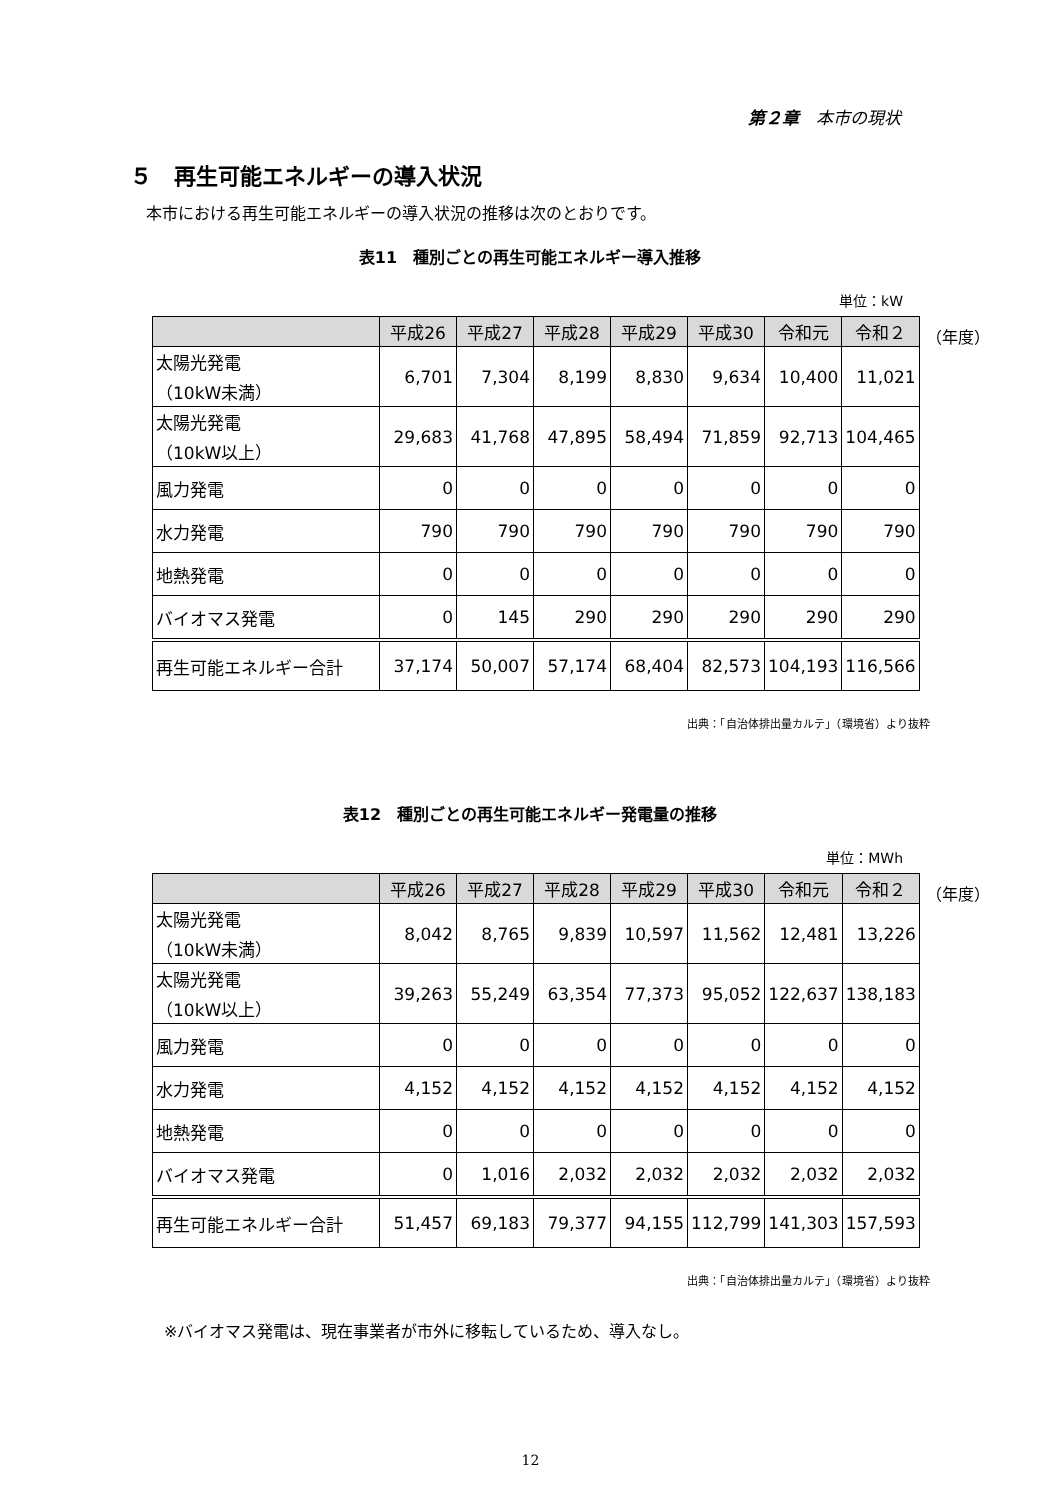第２章　本市の現状
５　再生可能エネルギーの導入状況
本市における再生可能エネルギーの導入状況の推移は次のとおりです。
表11　種別ごとの再生可能エネルギー導入推移
単位：kW
| | 平成26 | 平成27 | 平成28 | 平成29 | 平成30 | 令和元 | 令和２ |
| --- | --- | --- | --- | --- | --- | --- | --- |
| 太陽光発電 （10kW未満） | 6,701 | 7,304 | 8,199 | 8,830 | 9,634 | 10,400 | 11,021 |
| 太陽光発電 （10kW以上） | 29,683 | 41,768 | 47,895 | 58,494 | 71,859 | 92,713 | 104,465 |
| 風力発電 | 0 | 0 | 0 | 0 | 0 | 0 | 0 |
| 水力発電 | 790 | 790 | 790 | 790 | 790 | 790 | 790 |
| 地熱発電 | 0 | 0 | 0 | 0 | 0 | 0 | 0 |
| バイオマス発電 | 0 | 145 | 290 | 290 | 290 | 290 | 290 |
| 再生可能エネルギー合計 | 37,174 | 50,007 | 57,174 | 68,404 | 82,573 | 104,193 | 116,566 |
（年度）
出典：「自治体排出量カルテ」（環境省）より抜粋
表12　種別ごとの再生可能エネルギー発電量の推移
単位：MWh
| | 平成26 | 平成27 | 平成28 | 平成29 | 平成30 | 令和元 | 令和２ |
| --- | --- | --- | --- | --- | --- | --- | --- |
| 太陽光発電 （10kW未満） | 8,042 | 8,765 | 9,839 | 10,597 | 11,562 | 12,481 | 13,226 |
| 太陽光発電 （10kW以上） | 39,263 | 55,249 | 63,354 | 77,373 | 95,052 | 122,637 | 138,183 |
| 風力発電 | 0 | 0 | 0 | 0 | 0 | 0 | 0 |
| 水力発電 | 4,152 | 4,152 | 4,152 | 4,152 | 4,152 | 4,152 | 4,152 |
| 地熱発電 | 0 | 0 | 0 | 0 | 0 | 0 | 0 |
| バイオマス発電 | 0 | 1,016 | 2,032 | 2,032 | 2,032 | 2,032 | 2,032 |
| 再生可能エネルギー合計 | 51,457 | 69,183 | 79,377 | 94,155 | 112,799 | 141,303 | 157,593 |
（年度）
出典：「自治体排出量カルテ」（環境省）より抜粋
※バイオマス発電は、現在事業者が市外に移転しているため、導入なし。
12